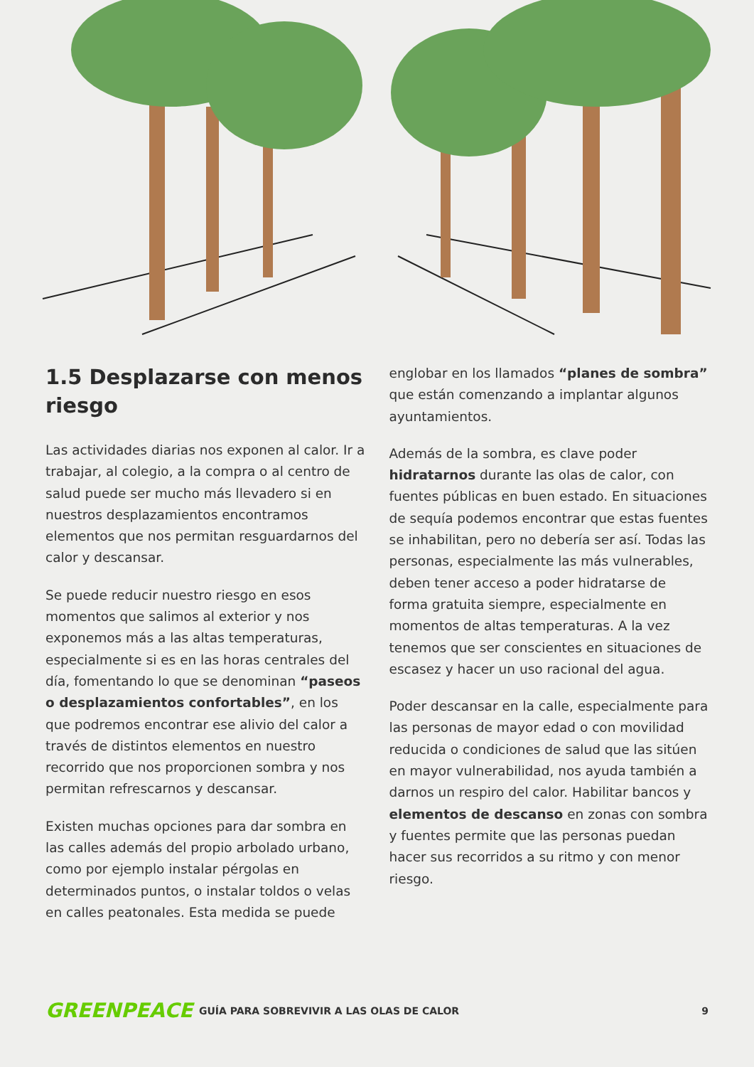1.5 Desplazarse con menos riesgo
Las actividades diarias nos exponen al calor. Ir a trabajar, al colegio, a la compra o al centro de salud puede ser mucho más llevadero si en nuestros desplazamientos encontramos elementos que nos permitan resguardarnos del calor y descansar.
Se puede reducir nuestro riesgo en esos momentos que salimos al exterior y nos exponemos más a las altas temperaturas, especialmente si es en las horas centrales del día, fomentando lo que se denominan “paseos o desplazamientos confortables”, en los que podremos encontrar ese alivio del calor a través de distintos elementos en nuestro recorrido que nos proporcionen sombra y nos permitan refrescarnos y descansar.
Existen muchas opciones para dar sombra en las calles además del propio arbolado urbano, como por ejemplo instalar pérgolas en determinados puntos, o instalar toldos o velas en calles peatonales. Esta medida se puede
englobar en los llamados “planes de sombra” que están comenzando a implantar algunos ayuntamientos.
Además de la sombra, es clave poder hidratarnos durante las olas de calor, con fuentes públicas en buen estado. En situaciones de sequía podemos encontrar que estas fuentes se inhabilitan, pero no debería ser así. Todas las personas, especialmente las más vulnerables, deben tener acceso a poder hidratarse de forma gratuita siempre, especialmente en momentos de altas temperaturas. A la vez tenemos que ser conscientes en situaciones de escasez y hacer un uso racional del agua.
Poder descansar en la calle, especialmente para las personas de mayor edad o con movilidad reducida o condiciones de salud que las sitúen en mayor vulnerabilidad, nos ayuda también a darnos un respiro del calor. Habilitar bancos y elementos de descanso en zonas con sombra y fuentes permite que las personas puedan hacer sus recorridos a su ritmo y con menor riesgo.
GREENPEACE
GUÍA PARA SOBREVIVIR A LAS OLAS DE CALOR
9